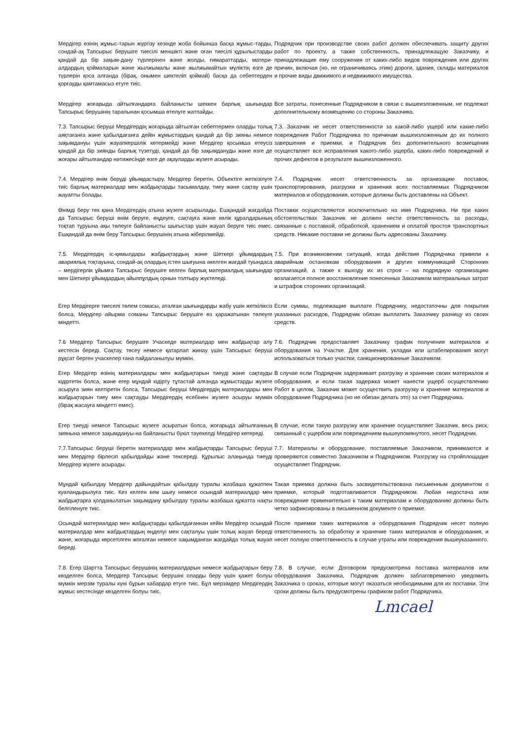Мердігер өзінің жұмыс-тарын жүргізу кезінде жоба бойынша басқа жұмыс-тарды, сондай-ақ Тапсырыс берушіге тиесілі меншікті және оған тиесілі құрылыстарды қандай да бір зақым-дану түрлерінен және жолды, ғимараттарды, матери-алдардың қоймаларын және жылжымалы және жылжымайтын мүліктің өзге де түрлерін қоса алғанда (бірақ, онымен шектеліп қоймай) басқа да себептерден қорғауды қамтамасыз етуге тиіс.
Подрядчик при производстве своих работ должен обеспечивать защиту других работ по проекту, а также собственность, принадлежащую Заказчику, и принадлежащие ему сооружения от каких-либо видов повреждения или других причин, включая (но, не ограничиваясь этим) дороги, здания, склады материалов и прочие виды движимого и недвижимого имущества.
Мердігер жоғарыда айтылғандарға байланысты шеккен барлық шығындар Тапсырыс берушінің тарапынан қосымша өтелуге жатпайды.
Все затраты, понесенные Подрядчиком в связи с вышеизложенным, не подлежат дополнительному возмещению со стороны Заказчика.
7.3. Тапсырыс беруші Мердігердің жоғарыда айтылған себептермен оларды толық аяқтағанға және қабылдағанға дейін жұмыстардың қандай да бір зияны немесе зақымдануы үшін жауапкершілік көтермейді және Мердігер қосымша өтеусіз қандай да бір зиянды барлық түзетуді, қандай да бір зақымдануды және өзге де жоғары айтылғандар нәтижесінде өзге де ақауларды жүзеге асырады.
7.3. Заказчик не несет ответственности за какой-либо ущерб или какие-либо повреждения Работ Подрядчика по причинам вышеизложенным до их полного завершения и приемки, и Подрядчик без дополнительного возмещения осуществляет все исправления какого-либо ущерба, каких-либо повреждений и прочих дефектов в результате вышеизложенного.
7.4. Мердігер өнім беруді ұйымдастыру, Мердігер беретін, Объектіге жеткізілуге тиіс барлық материалдар мен жабдықтарды тасымалдау, тиеу және сақтау үшін жауапты болады.
7.4. Подрядчик несет ответственность за организацию поставок, транспортирования, разгрузки и хранения всех поставляемых Подрядчиком материалов и оборудования, которые должны быть доставлены на Объект.
Өнімді беру тек қана Мердігердің атына жүзеге асырылады. Ешқандай жағдайда да Тапсырыс беруші өнім беруге, өңдеуге, сақтауға және көлік құралдарының тоқтап тұруына ақы төлеуге байланысты шығыстар үшін жауап беруге тиіс емес. Ешқандай да өнім беру Тапсырыс берушінің атына жіберілмейді.
Поставки осуществляются исключительно на имя Подрядчика. Ни при каких обстоятельствах Заказчик не должен нести ответственность за расходы, связанные с поставкой, обработкой, хранением и оплатой простоя транспортных средств. Никакие поставки не должны быть адресованы Заказчику.
7.5. Мердігердің іс-қимылдары жабдықтардың және Шеткері ұйымдардың авариялық тоқтауына, сондай-ақ олардың істен шығуына әкелген жағдай туындаса – мердігерлік ұйымға Тапсырыс берушіге келген барлық материалдық шығындар мен Шеткері ұйымдардың айыппұлдың орнын толтыру жүктеледі.
7.5. При возникновении ситуаций, когда действия Подрядчика привели к аварийным остановкам оборудования и других коммуникаций Сторонних организаций, а также к выходу их из строя – на подрядную организацию возлагается полное восстановление понесенных Заказчиком материальных затрат и штрафов сторонних организаций.
Егер Мердігерге тиеселі төлем сомасы, аталған шығындарды жабу үшін жеткіліксіз болса, Мердігер айырма соманы Тапсырыс берушіге өз қаражатынан төлеуге міндетті.
Если суммы, подлежащие выплате Подрядчику, недостаточны для покрытия указанных расходов, Подрядчик обязан выплатить Заказчику разницу из своих средств.
7.6 Мердігер Тапсырыс берушіге Учаскеде материалдар мен жабдықтар алу кестесін береді. Сақтау, төсеу немесе қатарлап жинау үшін Тапсырыс беруші рұқсат берген учаскелер ғана пайдаланылуы мүмкін.
7.6. Подрядчик предоставляет Заказчику график получения материалов и оборудования на Участке. Для хранения, укладки или штабелирования могут использоваться только участки, санкционированные Заказчиком.
Егер Мердігер өзінің материалдары мен жабдықтарын тиеуді және сақтауды кідіртетін болса, және егер мұндай кідірту тұтастай алғанда жұмыстарды жүзеге асыруға зиян келтіретін болса, Тапсырыс беруші Мердігердің материалдары мен жабдықтарын тиеу мен сақтауды Мердігердің есебінен жүзеге асыруы мүмкін (бірақ жасауға міндетті емес).
В случае если Подрядчик задерживает разгрузку и хранение своих материалов и оборудования, и если такая задержка может нанести ущерб осуществлению Работ в целом, Заказчик может осуществить разгрузку и хранение материалов и оборудование Подрядчика (но не обязан делать это) за счет Подрядчика.
Егер тиеуді немесе Тапсырыс жүзеге асыратын болса, жоғарыда айтылғанның зиянына немесе зақымдануы-на байланысты бүкіл тәуекелді Мердігер көтереді.
В случае, если такую разгрузку или хранение осуществляет Заказчик, весь риск, связанный с ущербом или повреждением вышеупомянутого, несет Подрядчик.
7.7.Тапсырыс беруші беретін материалдар мен жабдықтарды Тапсырыс беруші мен Мердігер бірлесіп қабылдайды және тексереді. Құрылыс алаңында тиеуді Мердігер жүзеге асырады.
7.7. Материалы и оборудование, поставляемые Заказчиком, принимаются и проверяются совместно Заказчиком и Подрядчиком. Разгрузку на стройплощадке осуществляет Подрядчик.
Мұндай қабылдау Мердігер дайындайтын қабылдау туралы жазбаша құжатпен куәландырылуға тиіс. Кез келген кем шығу немесе осындай материалдар мен жабдықтарға қолданылатын зақымдану қабылдау туралы жазбаша құжатта нақты белгіленуге тиіс.
Такая приемка должна быть засвидетельствована письменным документом о приемке, который подготавливается Подрядчиком. Любая недостача или повреждение применительно к таким материалам и оборудованию должны быть четко зафиксированы в письменном документе о приемке.
Осындай материалдар мен жабдықтарды қабылдағаннан кейін Мердігер осындай материалдар мен жабдықтардың өңделуі мен сақталуы үшін толық жауап береді және, жоғарыда көрсетілген жоғалған немесе зақымданған жағдайда толық жауап береді.
После приемки таких материалов и оборудования Подрядчик несет полную ответственность за обработку и хранение таких материалов и оборудования, и несет полную ответственность в случае утраты или повреждения вышеуказанного.
7.8. Егер Шартта Тапсырыс берушінің материалдарын немесе жабдықтарын беру көзделген болса, Мердігер Тапсырыс берушіні оларды беру үшін қажет болуы мүмкін мерзім туралы күні бұрын хабардар етуге тиіс. Бұл мерзімдер Мердігердің жұмыс кестесінде көзделген болуы тиіс.
7.8. В случае, если Договором предусмотрена поставка материалов или оборудования Заказчика, Подрядчик должен заблаговременно уведомить Заказчика о сроках, которые могут оказаться необходимыми для их поставки. Эти сроки должны быть предусмотрены графиком работ Подрядчика.
Lmcael